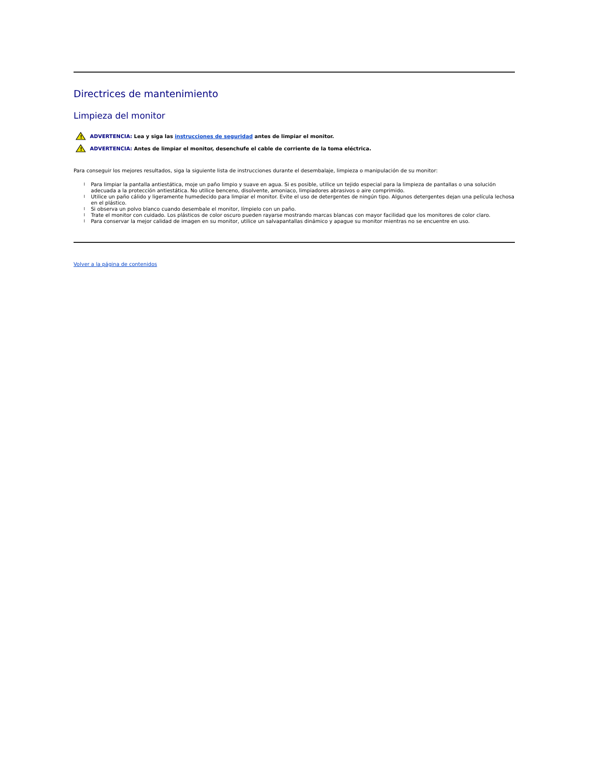Directrices de mantenimiento
Limpieza del monitor
!
ADVERTENCIA: Lea y siga las instrucciones de seguridad antes de limpiar el monitor.
!
ADVERTENCIA: Antes de limpiar el monitor, desenchufe el cable de corriente de la toma eléctrica.
Para conseguir los mejores resultados, siga la siguiente lista de instrucciones durante el desembalaje, limpieza o manipulación de su monitor:
l Para limpiar la pantalla antiestática, moje un paño limpio y suave en agua. Si es posible, utilice un tejido especial para la limpieza de pantallas o una solución adecuada a la protección antiestática. No utilice benceno, disolvente, amoniaco, limpiadores abrasivos o aire comprimido.
l Utilice un paño cálido y ligeramente humedecido para limpiar el monitor. Evite el uso de detergentes de ningún tipo. Algunos detergentes dejan una película lechosa en el plástico.
l Si observa un polvo blanco cuando desembale el monitor, límpielo con un paño.
l Trate el monitor con cuidado. Los plásticos de color oscuro pueden rayarse mostrando marcas blancas con mayor facilidad que los monitores de color claro.
l Para conservar la mejor calidad de imagen en su monitor, utilice un salvapantallas dinámico y apague su monitor mientras no se encuentre en uso.
Volver a la página de contenidos